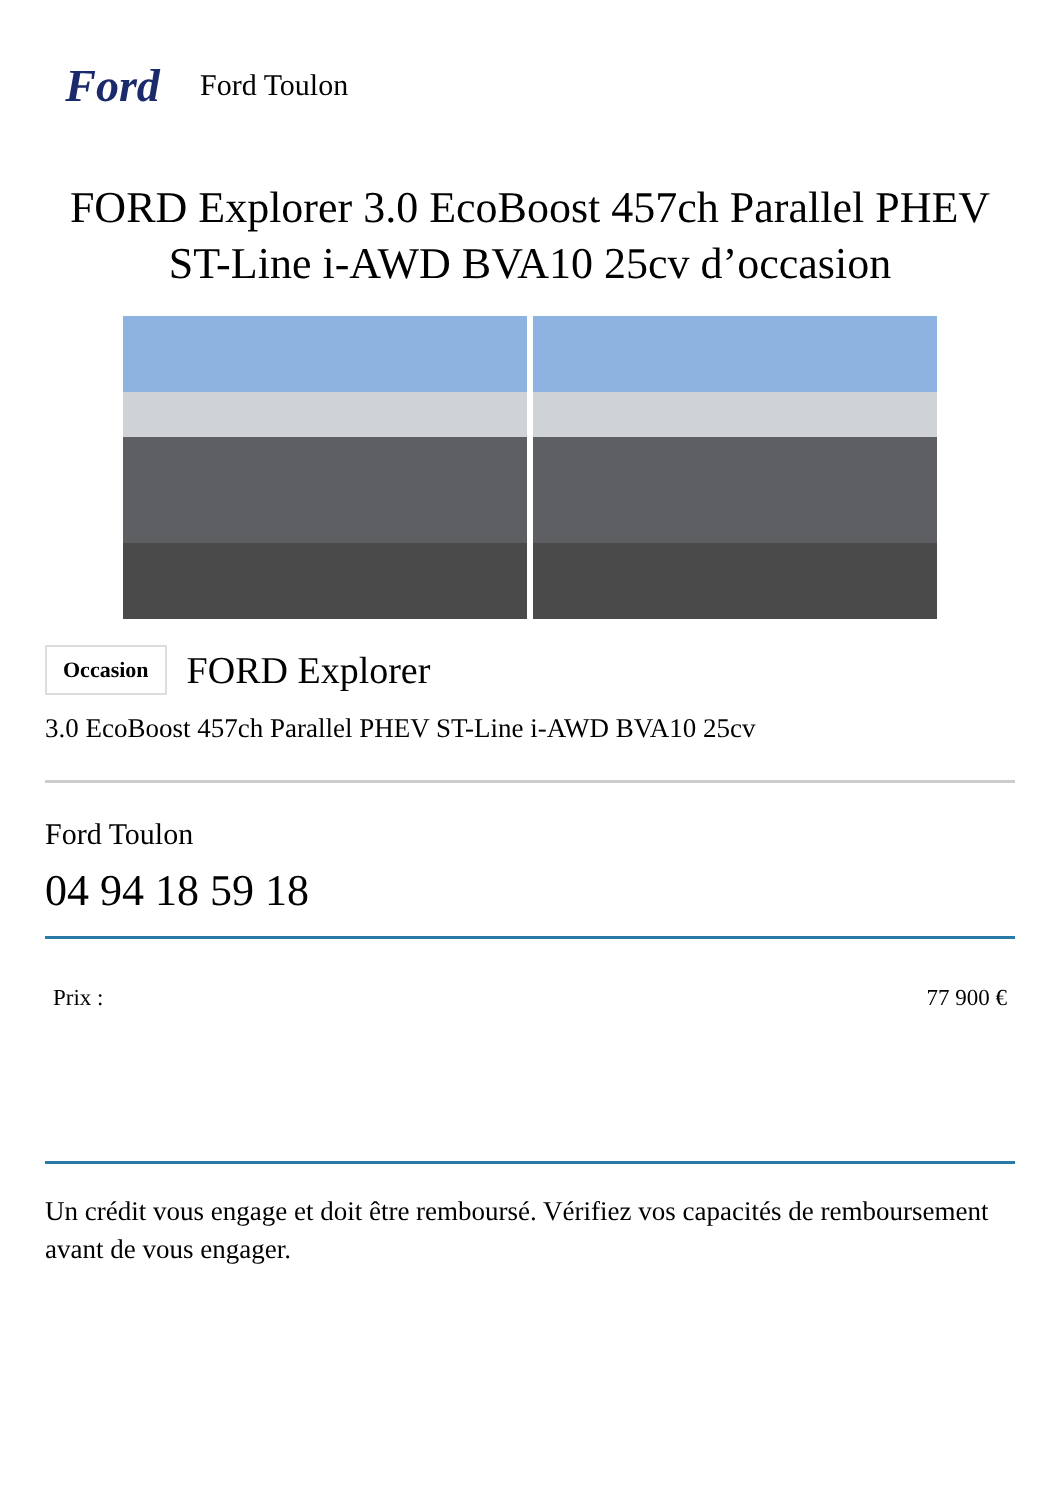Ford
Ford Toulon
FORD Explorer 3.0 EcoBoost 457ch Parallel PHEV ST-Line i-AWD BVA10 25cv d’occasion
Occasion
FORD Explorer
3.0 EcoBoost 457ch Parallel PHEV ST-Line i-AWD BVA10 25cv
Ford Toulon
04 94 18 59 18
Prix : 77 900 €
Un crédit vous engage et doit être remboursé. Vérifiez vos capacités de remboursement avant de vous engager.